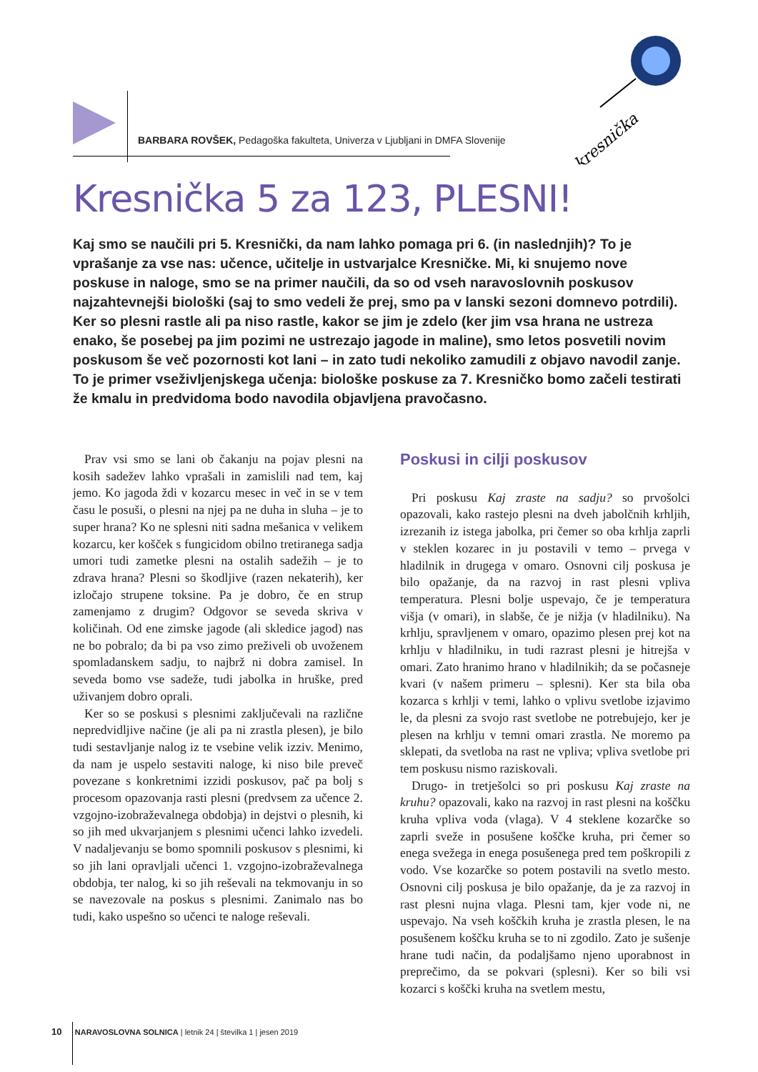BARBARA ROVŠEK, Pedagoška fakulteta, Univerza v Ljubljani in DMFA Slovenije
kresnička
Kresnička 5 za 123, PLESNI!
Kaj smo se naučili pri 5. Kresnički, da nam lahko pomaga pri 6. (in naslednjih)? To je vprašanje za vse nas: učence, učitelje in ustvarjalce Kresničke. Mi, ki snujemo nove poskuse in naloge, smo se na primer naučili, da so od vseh naravoslovnih poskusov najzahtevnejši biološki (saj to smo vedeli že prej, smo pa v lanski sezoni domnevo potrdili). Ker so plesni rastle ali pa niso rastle, kakor se jim je zdelo (ker jim vsa hrana ne ustreza enako, še posebej pa jim pozimi ne ustrezajo jagode in maline), smo letos posvetili novim poskusom še več pozornosti kot lani – in zato tudi nekoliko zamudili z objavo navodil zanje. To je primer vseživljenjskega učenja: biološke poskuse za 7. Kresničko bomo začeli testirati že kmalu in predvidoma bodo navodila objavljena pravočasno.
Prav vsi smo se lani ob čakanju na pojav plesni na kosih sadežev lahko vprašali in zamislili nad tem, kaj jemo. Ko jagoda ždi v kozarcu mesec in več in se v tem času le posuši, o plesni na njej pa ne duha in sluha – je to super hrana? Ko ne splesni niti sadna mešanica v velikem kozarcu, ker košček s fungicidom obilno tretiranega sadja umori tudi zametke plesni na ostalih sadežih – je to zdrava hrana? Plesni so škodljive (razen nekaterih), ker izločajo strupene toksine. Pa je dobro, če en strup zamenjamo z drugim? Odgovor se seveda skriva v količinah. Od ene zimske jagode (ali skledice jagod) nas ne bo pobralo; da bi pa vso zimo preživeli ob uvoženem spomladanskem sadju, to najbrž ni dobra zamisel. In seveda bomo vse sadeže, tudi jabolka in hruške, pred uživanjem dobro oprali.
Ker so se poskusi s plesnimi zaključevali na različne nepredvidljive načine (je ali pa ni zrastla plesen), je bilo tudi sestavljanje nalog iz te vsebine velik izziv. Menimo, da nam je uspelo sestaviti naloge, ki niso bile preveč povezane s konkretnimi izzidi poskusov, pač pa bolj s procesom opazovanja rasti plesni (predvsem za učence 2. vzgojno-izobraževalnega obdobja) in dejstvi o plesnih, ki so jih med ukvarjanjem s plesnimi učenci lahko izvedeli. V nadaljevanju se bomo spomnili poskusov s plesnimi, ki so jih lani opravljali učenci 1. vzgojno-izobraževalnega obdobja, ter nalog, ki so jih reševali na tekmovanju in so se navezovale na poskus s plesnimi. Zanimalo nas bo tudi, kako uspešno so učenci te naloge reševali.
Poskusi in cilji poskusov
Pri poskusu Kaj zraste na sadju? so prvošolci opazovali, kako rastejo plesni na dveh jabolčnih krhljih, izrezanih iz istega jabolka, pri čemer so oba krhlja zaprli v steklen kozarec in ju postavili v temo – prvega v hladilnik in drugega v omaro. Osnovni cilj poskusa je bilo opažanje, da na razvoj in rast plesni vpliva temperatura. Plesni bolje uspevajo, če je temperatura višja (v omari), in slabše, če je nižja (v hladilniku). Na krhlju, spravljenem v omaro, opazimo plesen prej kot na krhlju v hladilniku, in tudi razrast plesni je hitrejša v omari. Zato hranimo hrano v hladilnikih; da se počasneje kvari (v našem primeru – splesni). Ker sta bila oba kozarca s krhlji v temi, lahko o vplivu svetlobe izjavimo le, da plesni za svojo rast svetlobe ne potrebujejo, ker je plesen na krhlju v temni omari zrastla. Ne moremo pa sklepati, da svetloba na rast ne vpliva; vpliva svetlobe pri tem poskusu nismo raziskovali.
Drugo- in tretješolci so pri poskusu Kaj zraste na kruhu? opazovali, kako na razvoj in rast plesni na koščku kruha vpliva voda (vlaga). V 4 steklene kozarčke so zaprli sveže in posušene koščke kruha, pri čemer so enega svežega in enega posušenega pred tem poškropili z vodo. Vse kozarčke so potem postavili na svetlo mesto. Osnovni cilj poskusa je bilo opažanje, da je za razvoj in rast plesni nujna vlaga. Plesni tam, kjer vode ni, ne uspevajo. Na vseh koščkih kruha je zrastla plesen, le na posušenem koščku kruha se to ni zgodilo. Zato je sušenje hrane tudi način, da podaljšamo njeno uporabnost in preprečimo, da se pokvari (splesni). Ker so bili vsi kozarci s koščki kruha na svetlem mestu,
10 NARAVOSLOVNA SOLNICA | letnik 24 | številka 1 | jesen 2019